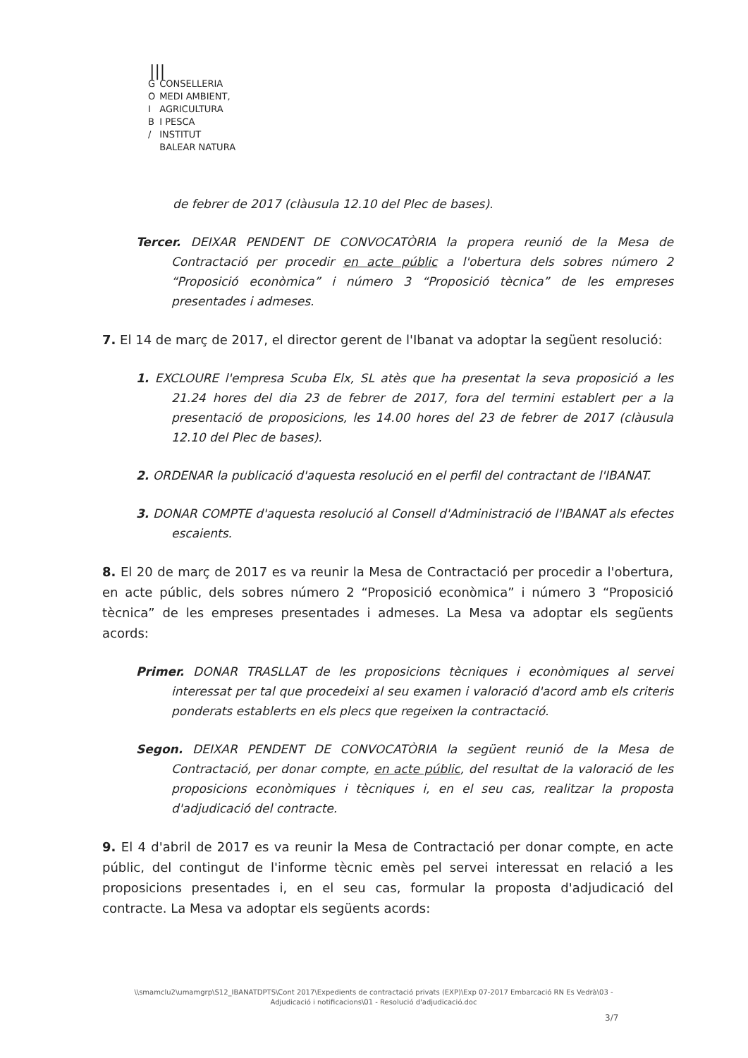|||
| G | CONSELLERIA |
| O | MEDI AMBIENT, |
| I | AGRICULTURA |
| B | I PESCA |
| / | INSTITUT |
| | BALEAR NATURA |
de febrer de 2017 (clàusula 12.10 del Plec de bases).
Tercer. DEIXAR PENDENT DE CONVOCATÒRIA la propera reunió de la Mesa de Contractació per procedir en acte públic a l'obertura dels sobres número 2 “Proposició econòmica” i número 3 “Proposició tècnica” de les empreses presentades i admeses.
7. El 14 de març de 2017, el director gerent de l'Ibanat va adoptar la següent resolució:
1. EXCLOURE l'empresa Scuba Elx, SL atès que ha presentat la seva proposició a les 21.24 hores del dia 23 de febrer de 2017, fora del termini establert per a la presentació de proposicions, les 14.00 hores del 23 de febrer de 2017 (clàusula 12.10 del Plec de bases).
2. ORDENAR la publicació d'aquesta resolució en el perfil del contractant de l'IBANAT.
3. DONAR COMPTE d'aquesta resolució al Consell d'Administració de l'IBANAT als efectes escaients.
8. El 20 de març de 2017 es va reunir la Mesa de Contractació per procedir a l'obertura, en acte públic, dels sobres número 2 “Proposició econòmica” i número 3 “Proposició tècnica” de les empreses presentades i admeses. La Mesa va adoptar els següents acords:
Primer. DONAR TRASLLAT de les proposicions tècniques i econòmiques al servei interessat per tal que procedeixi al seu examen i valoració d'acord amb els criteris ponderats establerts en els plecs que regeixen la contractació.
Segon. DEIXAR PENDENT DE CONVOCATÒRIA la següent reunió de la Mesa de Contractació, per donar compte, en acte públic, del resultat de la valoració de les proposicions econòmiques i tècniques i, en el seu cas, realitzar la proposta d'adjudicació del contracte.
9. El 4 d'abril de 2017 es va reunir la Mesa de Contractació per donar compte, en acte públic, del contingut de l'informe tècnic emès pel servei interessat en relació a les proposicions presentades i, en el seu cas, formular la proposta d'adjudicació del contracte. La Mesa va adoptar els següents acords:
\\smamclu2\umamgrp\S12_IBANATDPTS\Cont 2017\Expedients de contractació privats (EXP)\Exp 07-2017 Embarcació RN Es Vedrà\03 - Adjudicació i notificacions\01 - Resolució d'adjudicació.doc
3/7